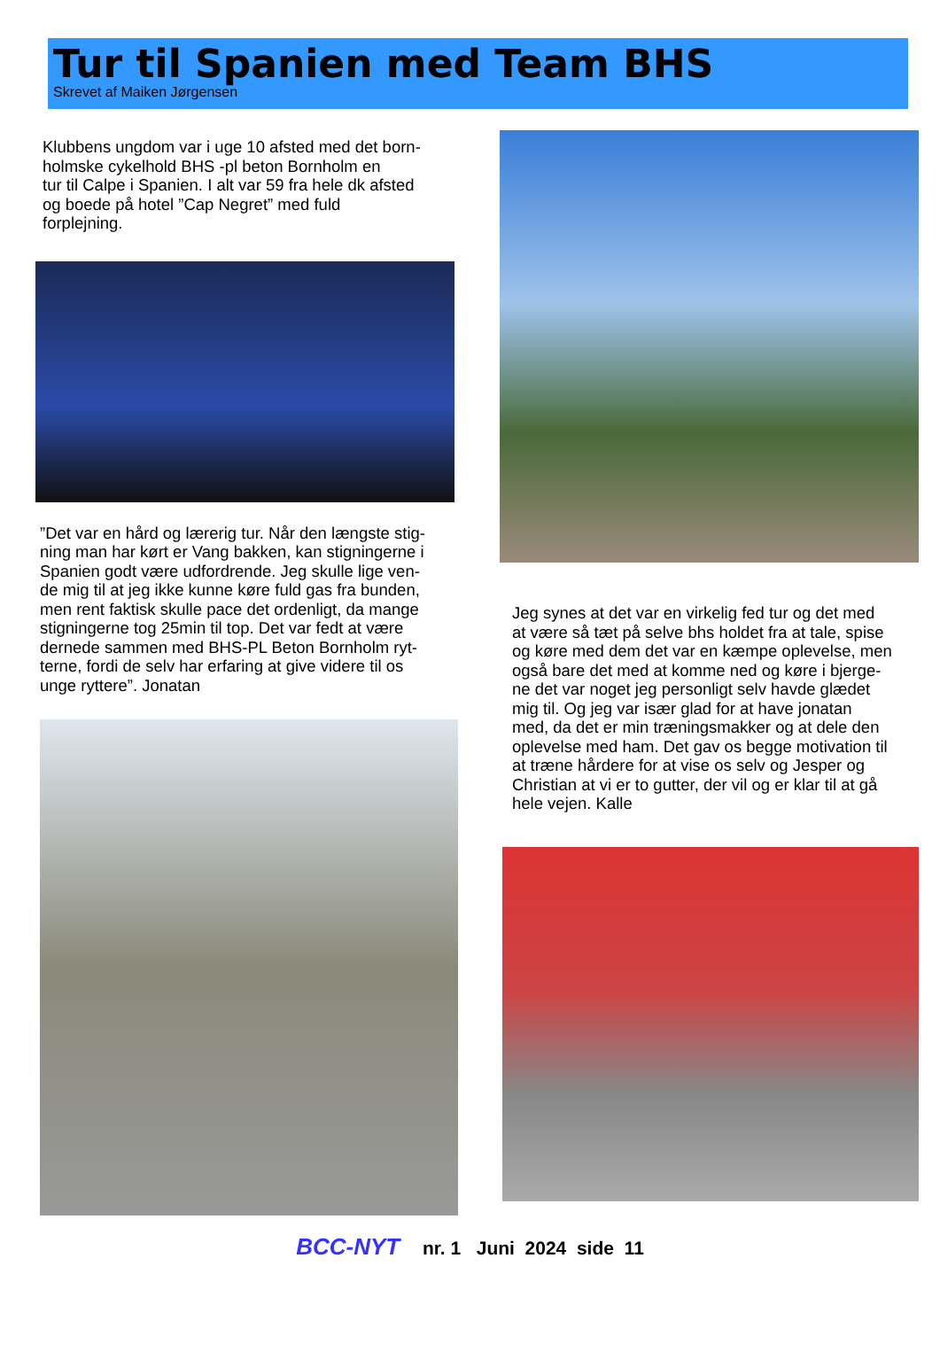Tur til Spanien med Team BHS
Skrevet af Maiken Jørgensen
Klubbens ungdom var i uge 10 afsted med det born-
holmske cykelhold BHS -pl beton Bornholm en
tur til Calpe i Spanien. I alt var 59 fra hele dk afsted
og boede på hotel ”Cap Negret” med fuld
forplejning.
”Det var en hård og lærerig tur. Når den længste stig-
ning man har kørt er Vang bakken, kan stigningerne i
Spanien godt være udfordrende. Jeg skulle lige ven-
de mig til at jeg ikke kunne køre fuld gas fra bunden,
men rent faktisk skulle pace det ordenligt, da mange
stigningerne tog 25min til top. Det var fedt at være
dernede sammen med BHS-PL Beton Bornholm ryt-
terne, fordi de selv har erfaring at give videre til os
unge ryttere”. Jonatan
Jeg synes at det var en virkelig fed tur og det med
at være så tæt på selve bhs holdet fra at tale, spise
og køre med dem det var en kæmpe oplevelse, men
også bare det med at komme ned og køre i bjerge-
ne det var noget jeg personligt selv havde glædet
mig til. Og jeg var især glad for at have jonatan
med, da det er min træningsmakker og at dele den
oplevelse med ham. Det gav os begge motivation til
at træne hårdere for at vise os selv og Jesper og
Christian at vi er to gutter, der vil og er klar til at gå
hele vejen. Kalle
BCC-NYT nr. 1 Juni 2024 side 11